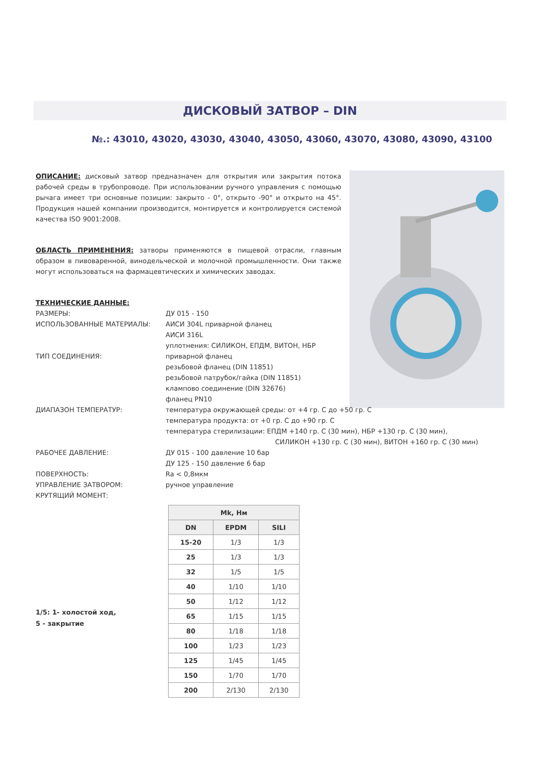ДИСКОВЫЙ ЗАТВОР – DIN
№.: 43010, 43020, 43030, 43040, 43050, 43060, 43070, 43080, 43090, 43100
ОПИСАНИЕ: дисковый затвор предназначен для открытия или закрытия потока рабочей среды в трубопроводе. При использовании ручного управления с помощью рычага имеет три основные позиции: закрыто - 0°, открыто -90° и открыто на 45°. Продукция нашей компании производится, монтируется и контролируется системой качества ISO 9001:2008.
ОБЛАСТЬ ПРИМЕНЕНИЯ: затворы применяются в пищевой отрасли, главным образом в пивоваренной, винодельческой и молочной промышленности. Они также могут использоваться на фармацевтических и химических заводах.
ТЕХНИЧЕСКИЕ ДАННЫЕ:
РАЗМЕРЫ:
ДУ 015 - 150
ИСПОЛЬЗОВАННЫЕ МАТЕРИАЛЫ:
АИСИ 304L приварной фланец
АИСИ 316L
уплотнения: СИЛИКОН, ЕПДМ, ВИТОН, НБР
ТИП СОЕДИНЕНИЯ:
приварной фланец
резьбовой фланец (DIN 11851)
резьбовой патрубок/гайка (DIN 11851)
клампово соединение (DIN 32676)
фланец PN10
ДИАПАЗОН ТЕМПЕРАТУР:
температура окружающей среды: от +4 гр. С до +50 гр. С
температура продукта: от +0 гр. С до +90 гр. С
температура стерилизации: ЕПДМ +140 гр. С (30 мин), НБР +130 гр. С (30 мин),
СИЛИКОН +130 гр. С (30 мин), ВИТОН +160 гр. С (30 мин)
РАБОЧЕЕ ДАВЛЕНИЕ:
ДУ 015 - 100 давление 10 бар
ДУ 125 - 150 давление 6 бар
ПОВЕРХНОСТЬ:
Ra < 0,8мкм
УПРАВЛЕНИЕ ЗАТВОРОМ:
ручное управление
КРУТЯЩИЙ МОМЕНТ:
| Mk, Нм | | |
| --- | --- | --- |
| DN | EPDM | SILI |
| 15-20 | 1/3 | 1/3 |
| 25 | 1/3 | 1/3 |
| 32 | 1/5 | 1/5 |
| 40 | 1/10 | 1/10 |
| 50 | 1/12 | 1/12 |
| 65 | 1/15 | 1/15 |
| 80 | 1/18 | 1/18 |
| 100 | 1/23 | 1/23 |
| 125 | 1/45 | 1/45 |
| 150 | 1/70 | 1/70 |
| 200 | 2/130 | 2/130 |
1/5: 1- холостой ход,
5 - закрытие